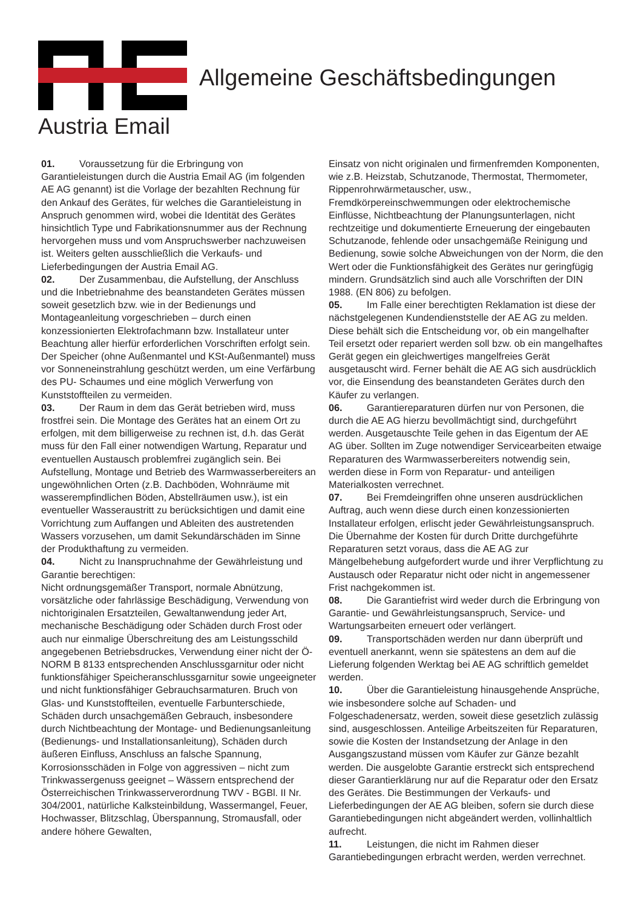Austria Email
Allgemeine Geschäftsbedingungen
01. Voraussetzung für die Erbringung von Garantieleistungen durch die Austria Email AG (im folgenden AE AG genannt) ist die Vorlage der bezahlten Rechnung für den Ankauf des Gerätes, für welches die Garantieleistung in Anspruch genommen wird, wobei die Identität des Gerätes hinsichtlich Type und Fabrikationsnummer aus der Rechnung hervorgehen muss und vom Anspruchswerber nachzuweisen ist. Weiters gelten ausschließlich die Verkaufs- und Lieferbedingungen der Austria Email AG.
02. Der Zusammenbau, die Aufstellung, der Anschluss und die Inbetriebnahme des beanstandeten Gerätes müssen soweit gesetzlich bzw. wie in der Bedienungs und Montageanleitung vorgeschrieben – durch einen konzessionierten Elektrofachmann bzw. Installateur unter Beachtung aller hierfür erforderlichen Vorschriften erfolgt sein. Der Speicher (ohne Außenmantel und KSt-Außenmantel) muss vor Sonneneinstrahlung geschützt werden, um eine Verfärbung des PU- Schaumes und eine möglich Verwerfung von Kunststoffteilen zu vermeiden.
03. Der Raum in dem das Gerät betrieben wird, muss frostfrei sein. Die Montage des Gerätes hat an einem Ort zu erfolgen, mit dem billigerweise zu rechnen ist, d.h. das Gerät muss für den Fall einer notwendigen Wartung, Reparatur und eventuellen Austausch problemfrei zugänglich sein. Bei Aufstellung, Montage und Betrieb des Warmwasserbereiters an ungewöhnlichen Orten (z.B. Dachböden, Wohnräume mit wasserempfindlichen Böden, Abstellräumen usw.), ist ein eventueller Wasseraustritt zu berücksichtigen und damit eine Vorrichtung zum Auffangen und Ableiten des austretenden Wassers vorzusehen, um damit Sekundärschäden im Sinne der Produkthaftung zu vermeiden.
04. Nicht zu Inanspruchnahme der Gewährleistung und Garantie berechtigen:
Nicht ordnungsgemäßer Transport, normale Abnützung, vorsätzliche oder fahrlässige Beschädigung, Verwendung von nichtoriginalen Ersatzteilen, Gewaltanwendung jeder Art, mechanische Beschädigung oder Schäden durch Frost oder auch nur einmalige Überschreitung des am Leistungsschild angegebenen Betriebsdruckes, Verwendung einer nicht der Ö-NORM B 8133 entsprechenden Anschlussgarnitur oder nicht funktionsfähiger Speicheranschlussgarnitur sowie ungeeigneter und nicht funktionsfähiger Gebrauchsarmaturen. Bruch von Glas- und Kunststoffteilen, eventuelle Farbunterschiede, Schäden durch unsachgemäßen Gebrauch, insbesondere durch Nichtbeachtung der Montage- und Bedienungsanleitung (Bedienungs- und Installationsanleitung), Schäden durch äußeren Einfluss, Anschluss an falsche Spannung, Korrosionsschäden in Folge von aggressiven – nicht zum Trinkwassergenuss geeignet – Wässern entsprechend der Österreichischen Trinkwasserverordnung TWV - BGBl. II Nr. 304/2001, natürliche Kalksteinbildung, Wassermangel, Feuer, Hochwasser, Blitzschlag, Überspannung, Stromausfall, oder andere höhere Gewalten,
Einsatz von nicht originalen und firmenfremden Komponenten, wie z.B. Heizstab, Schutzanode, Thermostat, Thermometer, Rippenrohrwärmetauscher, usw., Fremdkörpereinschwemmungen oder elektrochemische Einflüsse, Nichtbeachtung der Planungsunterlagen, nicht rechtzeitige und dokumentierte Erneuerung der eingebauten Schutzanode, fehlende oder unsachgemäße Reinigung und Bedienung, sowie solche Abweichungen von der Norm, die den Wert oder die Funktionsfähigkeit des Gerätes nur geringfügig mindern. Grundsätzlich sind auch alle Vorschriften der DIN 1988. (EN 806) zu befolgen.
05. Im Falle einer berechtigten Reklamation ist diese der nächstgelegenen Kundendienststelle der AE AG zu melden. Diese behält sich die Entscheidung vor, ob ein mangelhafter Teil ersetzt oder repariert werden soll bzw. ob ein mangelhaftes Gerät gegen ein gleichwertiges mangelfreies Gerät ausgetauscht wird. Ferner behält die AE AG sich ausdrücklich vor, die Einsendung des beanstandeten Gerätes durch den Käufer zu verlangen.
06. Garantiereparaturen dürfen nur von Personen, die durch die AE AG hierzu bevollmächtigt sind, durchgeführt werden. Ausgetauschte Teile gehen in das Eigentum der AE AG über. Sollten im Zuge notwendiger Servicearbeiten etwaige Reparaturen des Warmwasserbereiters notwendig sein, werden diese in Form von Reparatur- und anteiligen Materialkosten verrechnet.
07. Bei Fremdeingriffen ohne unseren ausdrücklichen Auftrag, auch wenn diese durch einen konzessionierten Installateur erfolgen, erlischt jeder Gewährleistungsanspruch. Die Übernahme der Kosten für durch Dritte durchgeführte Reparaturen setzt voraus, dass die AE AG zur Mängelbehebung aufgefordert wurde und ihrer Verpflichtung zu Austausch oder Reparatur nicht oder nicht in angemessener Frist nachgekommen ist.
08. Die Garantiefrist wird weder durch die Erbringung von Garantie- und Gewährleistungsanspruch, Service- und Wartungsarbeiten erneuert oder verlängert.
09. Transportschäden werden nur dann überprüft und eventuell anerkannt, wenn sie spätestens an dem auf die Lieferung folgenden Werktag bei AE AG schriftlich gemeldet werden.
10. Über die Garantieleistung hinausgehende Ansprüche, wie insbesondere solche auf Schaden- und Folgeschadenersatz, werden, soweit diese gesetzlich zulässig sind, ausgeschlossen. Anteilige Arbeitszeiten für Reparaturen, sowie die Kosten der Instandsetzung der Anlage in den Ausgangszustand müssen vom Käufer zur Gänze bezahlt werden. Die ausgelobte Garantie erstreckt sich entsprechend dieser Garantierklärung nur auf die Reparatur oder den Ersatz des Gerätes. Die Bestimmungen der Verkaufs- und Lieferbedingungen der AE AG bleiben, sofern sie durch diese Garantiebedingungen nicht abgeändert werden, vollinhaltlich aufrecht.
11. Leistungen, die nicht im Rahmen dieser Garantiebedingungen erbracht werden, werden verrechnet.